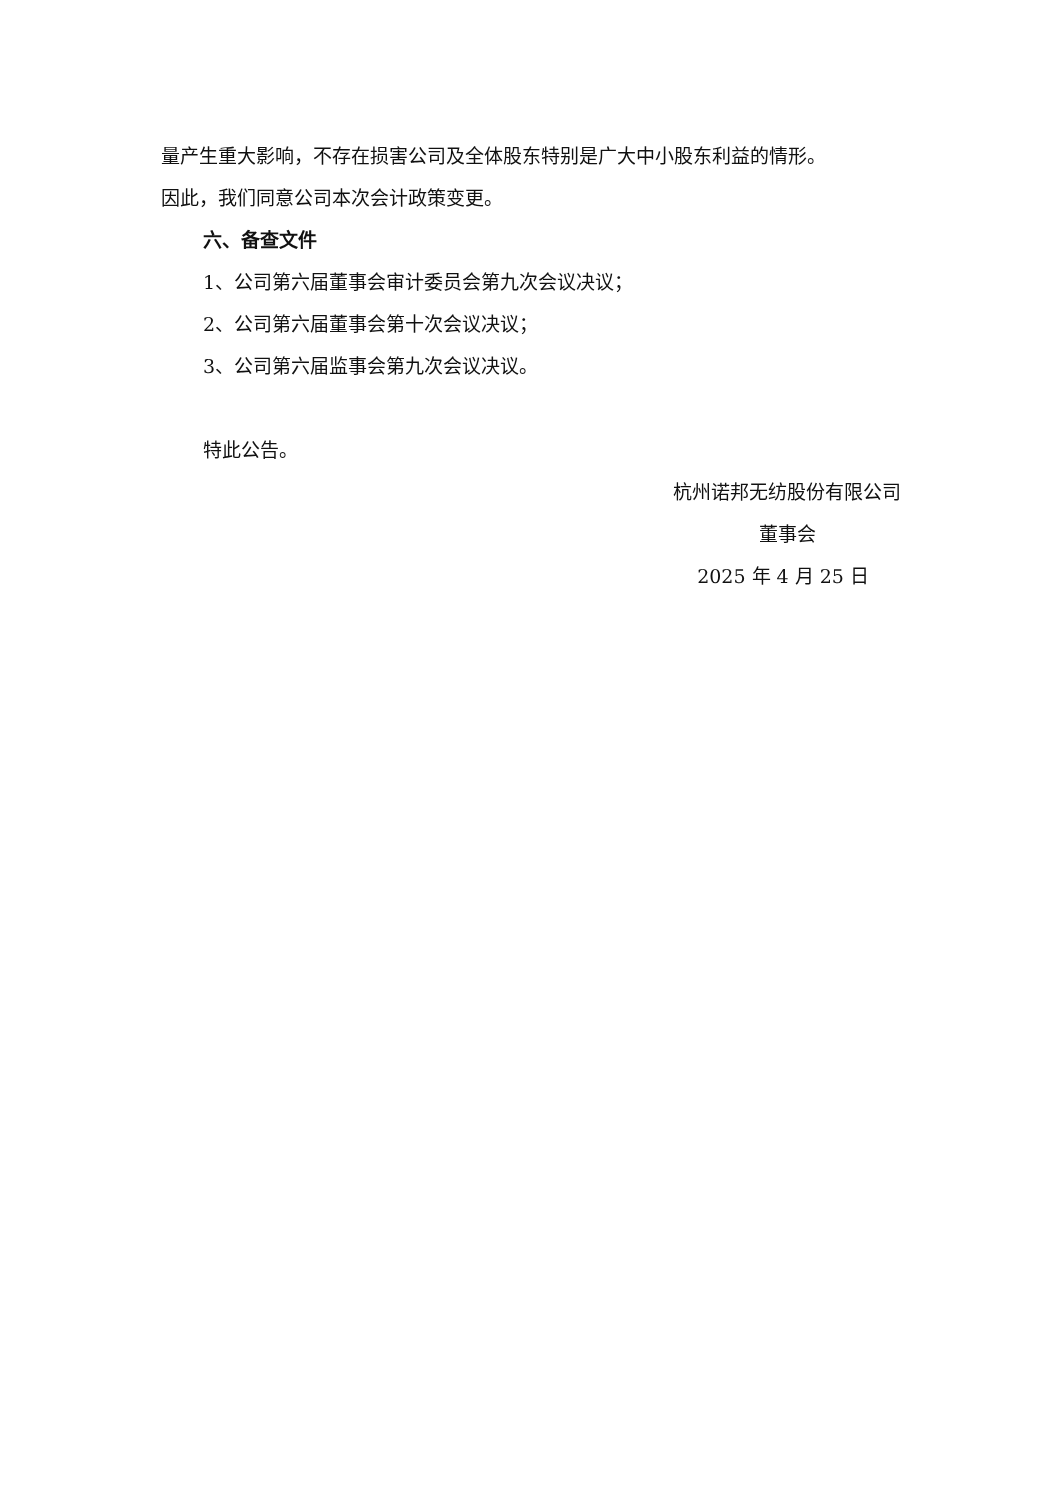量产生重大影响，不存在损害公司及全体股东特别是广大中小股东利益的情形。
因此，我们同意公司本次会计政策变更。
六、备查文件
1、公司第六届董事会审计委员会第九次会议决议；
2、公司第六届董事会第十次会议决议；
3、公司第六届监事会第九次会议决议。
特此公告。
杭州诺邦无纺股份有限公司
董事会
2025 年 4 月 25 日